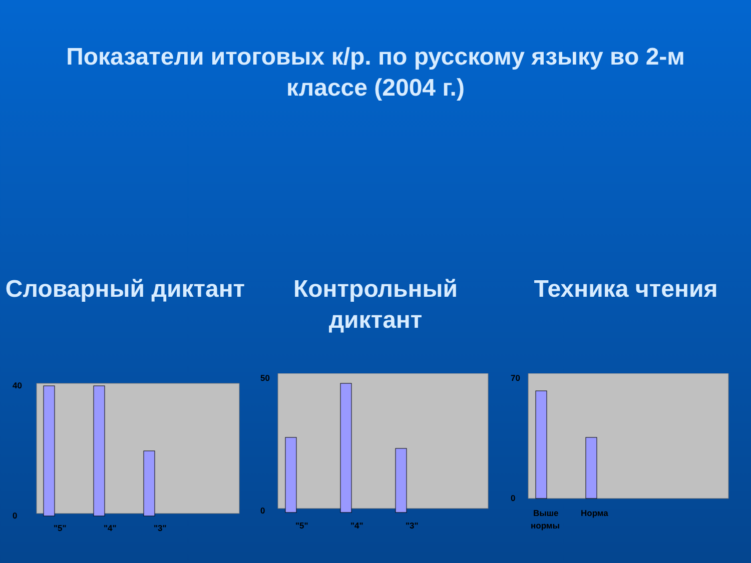Показатели итоговых к/р. по русскому языку во 2-м классе (2004 г.)
Словарный диктант
40
0
"5"
"4"
"3"
Контрольный диктант
50
0
"5"
"4"
"3"
Техника чтения
70
0
Выше
нормы
Норма